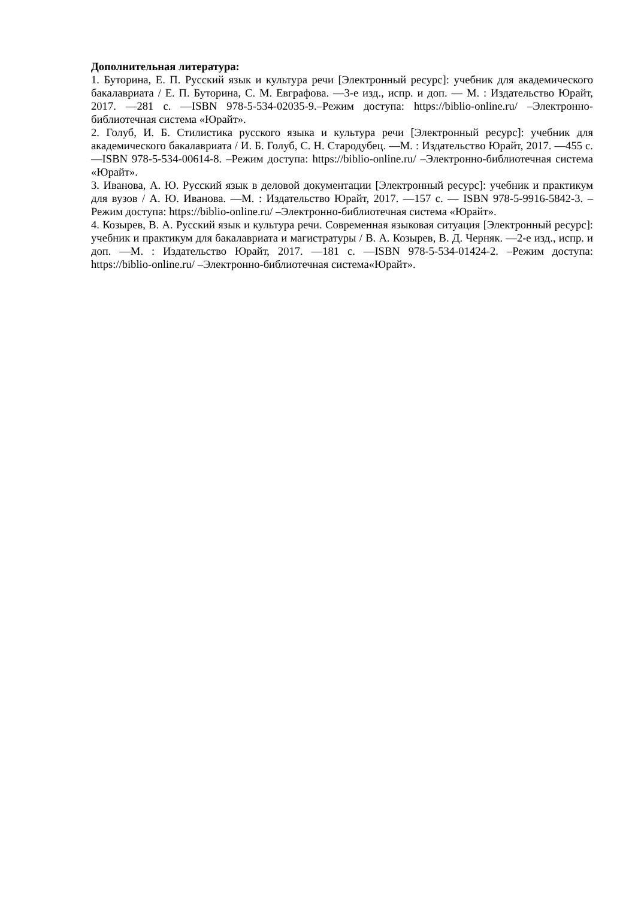Дополнительная литература:
1. Буторина, Е. П. Русский язык и культура речи [Электронный ресурс]: учебник для академического бакалавриата / Е. П. Буторина, С. М. Евграфова. —3-е изд., испр. и доп. — М. : Издательство Юрайт, 2017. —281 с. —ISBN 978-5-534-02035-9.–Режим доступа: https://biblio-online.ru/ –Электронно-библиотечная система «Юрайт».
2. Голуб, И. Б. Стилистика русского языка и культура речи [Электронный ресурс]: учебник для академического бакалавриата / И. Б. Голуб, С. Н. Стародубец. —М. : Издательство Юрайт, 2017. —455 с. —ISBN 978-5-534-00614-8. –Режим доступа: https://biblio-online.ru/ –Электронно-библиотечная система «Юрайт».
3. Иванова, А. Ю. Русский язык в деловой документации [Электронный ресурс]: учебник и практикум для вузов / А. Ю. Иванова. —М. : Издательство Юрайт, 2017. —157 с. — ISBN 978-5-9916-5842-3. –Режим доступа: https://biblio-online.ru/ –Электронно-библиотечная система «Юрайт».
4. Козырев, В. А. Русский язык и культура речи. Современная языковая ситуация [Электронный ресурс]: учебник и практикум для бакалавриата и магистратуры / В. А. Козырев, В. Д. Черняк. —2-е изд., испр. и доп. —М. : Издательство Юрайт, 2017. —181 с. —ISBN 978-5-534-01424-2. –Режим доступа: https://biblio-online.ru/ –Электронно-библиотечная система«Юрайт».